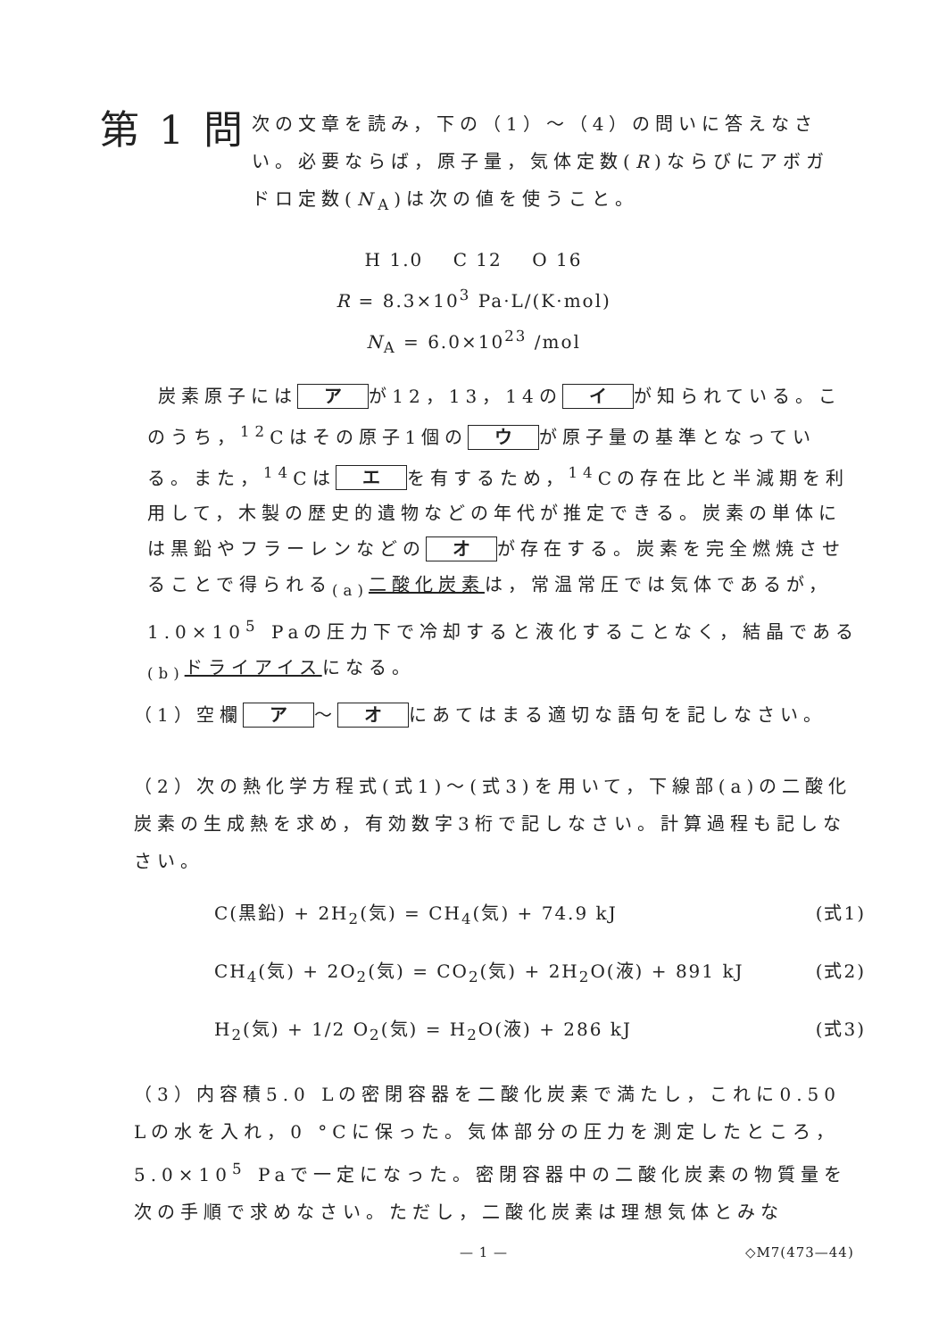第 1 問
次の文章を読み，下の（1）～（4）の問いに答えなさい。必要ならば，原子量，気体定数(R)ならびにアボガドロ定数(N<sub>A</sub>)は次の値を使うこと。
H 1.0 C 12 O 16
R = 8.3×10<sup>3</sup> Pa·L/(K·mol)
N<sub>A</sub> = 6.0×10<sup>23</sup> /mol
炭素原子には ア が12，13，14の イ が知られている。このうち，<sup>12</sup>Cはその原子1個の ウ が原子量の基準となっている。また，<sup>14</sup>Cは エ を有するため，<sup>14</sup>Cの存在比と半減期を利用して，木製の歴史的遺物などの年代が推定できる。炭素の単体には黒鉛やフラーレンなどの オ が存在する。炭素を完全燃焼させることで得られる<sub>(a)</sub>二酸化炭素は，常温常圧では気体であるが，1.0×10<sup>5</sup> Paの圧力下で冷却すると液化することなく，結晶である<sub>(b)</sub>ドライアイスになる。
（1） 空欄 ア ～ オ にあてはまる適切な語句を記しなさい。
（2） 次の熱化学方程式(式1)～(式3)を用いて，下線部(a)の二酸化炭素の生成熱を求め，有効数字3桁で記しなさい。計算過程も記しなさい。
C(黒鉛) + 2H<sub>2</sub>(気) = CH<sub>4</sub>(気) + 74.9 kJ (式1)
CH<sub>4</sub>(気) + 2O<sub>2</sub>(気) = CO<sub>2</sub>(気) + 2H<sub>2</sub>O(液) + 891 kJ (式2)
H<sub>2</sub>(気) + 1/2 O<sub>2</sub>(気) = H<sub>2</sub>O(液) + 286 kJ (式3)
（3） 内容積5.0 Lの密閉容器を二酸化炭素で満たし，これに0.50 Lの水を入れ，0 °Cに保った。気体部分の圧力を測定したところ，5.0×10<sup>5</sup> Paで一定になった。密閉容器中の二酸化炭素の物質量を次の手順で求めなさい。ただし，二酸化炭素は理想気体とみな
— 1 — ◇M7(473—44)